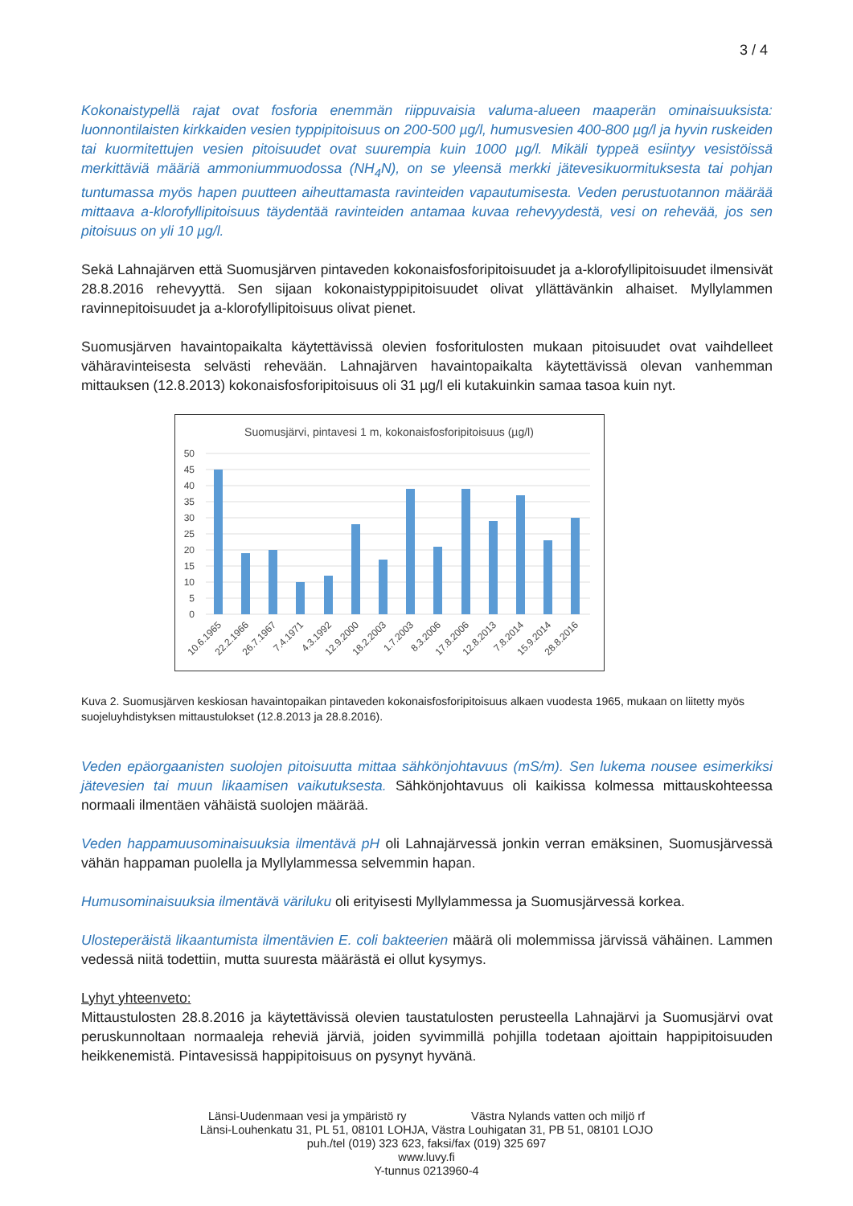3 / 4
Kokonaistypellä rajat ovat fosforia enemmän riippuvaisia valuma-alueen maaperän ominaisuuksista: luonnontilaisten kirkkaiden vesien typpipitoisuus on 200-500 µg/l, humusvesien 400-800 µg/l ja hyvin ruskeiden tai kuormitettujen vesien pitoisuudet ovat suurempia kuin 1000 µg/l. Mikäli typpeä esiintyy vesistöissä merkittäviä määriä ammoniummuodossa (NH<sub>4</sub>N), on se yleensä merkki jätevesikuormituksesta tai pohjan tuntumassa myös hapen puutteen aiheuttamasta ravinteiden vapautumisesta. Veden perustuotannon määrää mittaava a-klorofyllipitoisuus täydentää ravinteiden antamaa kuvaa rehevyydestä, vesi on rehevää, jos sen pitoisuus on yli 10 µg/l.
Sekä Lahnajärven että Suomusjärven pintaveden kokonaisfosforipitoisuudet ja a-klorofyllipitoisuudet ilmensivät 28.8.2016 rehevyyttä. Sen sijaan kokonaistyppipitoisuudet olivat yllättävänkin alhaiset. Myllylammen ravinnepitoisuudet ja a-klorofyllipitoisuus olivat pienet.
Suomusjärven havaintopaikalta käytettävissä olevien fosforitulosten mukaan pitoisuudet ovat vaihdelleet vähäravinteisesta selvästi rehevään. Lahnajärven havaintopaikalta käytettävissä olevan vanhemman mittauksen (12.8.2013) kokonaisfosforipitoisuus oli 31 µg/l eli kutakuinkin samaa tasoa kuin nyt.
Suomusjärvi, pintavesi 1 m, kokonaisfosforipitoisuus (µg/l)
50
45
40
35
30
25
20
15
10
5
0
10.6.1965
22.2.1966
26.7.1967
7.4.1971
4.3.1992
12.9.2000
18.2.2003
1.7.2003
8.3.2006
17.8.2006
12.8.2013
7.8.2014
15.9.2014
28.8.2016
Kuva 2. Suomusjärven keskiosan havaintopaikan pintaveden kokonaisfosforipitoisuus alkaen vuodesta 1965, mukaan on liitetty myös suojeluyhdistyksen mittaustulokset (12.8.2013 ja 28.8.2016).
Veden epäorgaanisten suolojen pitoisuutta mittaa sähkönjohtavuus (mS/m). Sen lukema nousee esimerkiksi jätevesien tai muun likaamisen vaikutuksesta. Sähkönjohtavuus oli kaikissa kolmessa mittauskohteessa normaali ilmentäen vähäistä suolojen määrää.
Veden happamuusominaisuuksia ilmentävä pH oli Lahnajärvessä jonkin verran emäksinen, Suomusjärvessä vähän happaman puolella ja Myllylammessa selvemmin hapan.
Humusominaisuuksia ilmentävä väriluku oli erityisesti Myllylammessa ja Suomusjärvessä korkea.
Ulosteperäistä likaantumista ilmentävien E. coli bakteerien määrä oli molemmissa järvissä vähäinen. Lammen vedessä niitä todettiin, mutta suuresta määrästä ei ollut kysymys.
Lyhyt yhteenveto:
Mittaustulosten 28.8.2016 ja käytettävissä olevien taustatulosten perusteella Lahnajärvi ja Suomusjärvi ovat peruskunnoltaan normaaleja reheviä järviä, joiden syvimmillä pohjilla todetaan ajoittain happipitoisuuden heikkenemistä. Pintavesissä happipitoisuus on pysynyt hyvänä.
Länsi-Uudenmaan vesi ja ympäristö ry Västra Nylands vatten och miljö rf
Länsi-Louhenkatu 31, PL 51, 08101 LOHJA, Västra Louhigatan 31, PB 51, 08101 LOJO
puh./tel (019) 323 623, faksi/fax (019) 325 697
www.luvy.fi
Y-tunnus 0213960-4